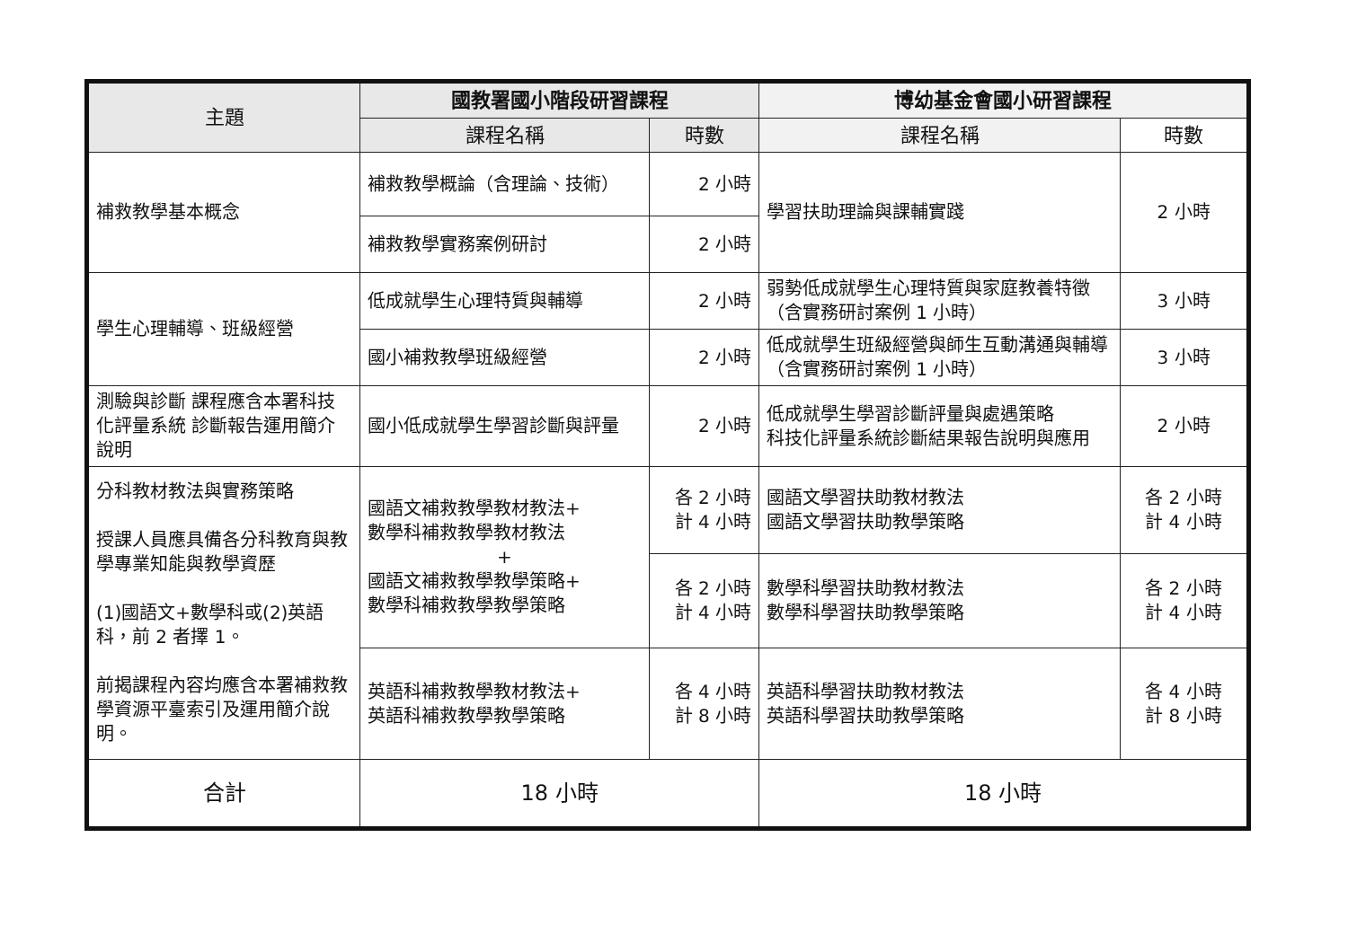| 主題 | 國教署國小階段研習課程 | | 博幼基金會國小研習課程 | |
| --- | --- | --- | --- | --- |
| | 課程名稱 | 時數 | 課程名稱 | 時數 |
| 補救教學基本概念 | 補救教學概論（含理論、技術） | 2 小時 | 學習扶助理論與課輔實踐 | 2 小時 |
| | 補救教學實務案例研討 | 2 小時 | | |
| 學生心理輔導、班級經營 | 低成就學生心理特質與輔導 | 2 小時 | 弱勢低成就學生心理特質與家庭教養特徵（含實務研討案例 1 小時） | 3 小時 |
| | 國小補救教學班級經營 | 2 小時 | 低成就學生班級經營與師生互動溝通與輔導（含實務研討案例 1 小時） | 3 小時 |
| 測驗與診斷 課程應含本署科技化評量系統 診斷報告運用簡介說明 | 國小低成就學生學習診斷與評量 | 2 小時 | 低成就學生學習診斷評量與處遇策略 科技化評量系統診斷結果報告說明與應用 | 2 小時 |
| 分科教材教法與實務策略 授課人員應具備各分科教育與教學專業知能與教學資歷 (1)國語文+數學科或(2)英語科，前 2 者擇 1。 前揭課程內容均應含本署補救教學資源平臺索引及運用簡介說明。 | 國語文補救教學教材教法+ 數學科補救教學教材教法 + 國語文補救教學教學策略+ 數學科補救教學教學策略 | 各 2 小時 計 4 小時 | 國語文學習扶助教材教法 國語文學習扶助教學策略 | 各 2 小時 計 4 小時 |
| | | 各 2 小時 計 4 小時 | 數學科學習扶助教材教法 數學科學習扶助教學策略 | 各 2 小時 計 4 小時 |
| | 英語科補救教學教材教法+ 英語科補救教學教學策略 | 各 4 小時 計 8 小時 | 英語科學習扶助教材教法 英語科學習扶助教學策略 | 各 4 小時 計 8 小時 |
| 合計 | 18 小時 | | 18 小時 | |